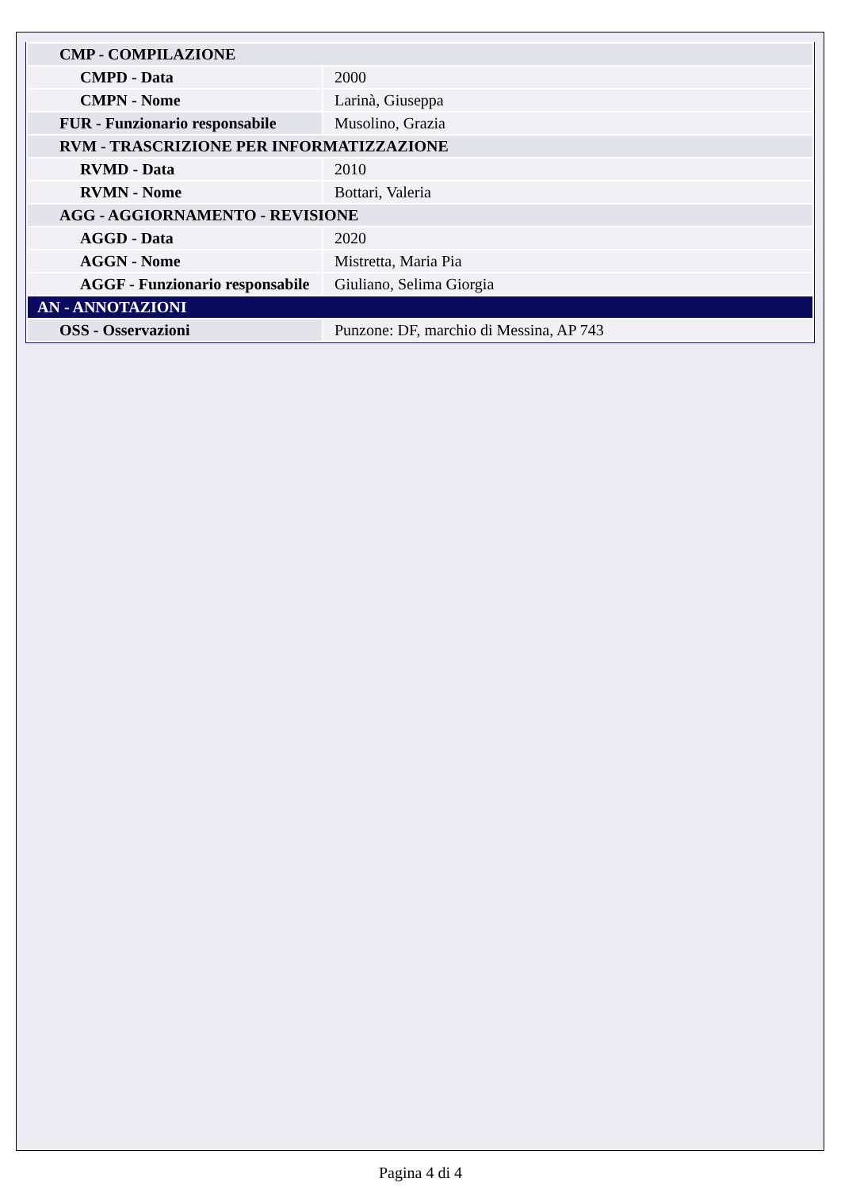| CMP - COMPILAZIONE | |
| CMPD - Data | 2000 |
| CMPN - Nome | Larinà, Giuseppa |
| FUR - Funzionario responsabile | Musolino, Grazia |
| RVM - TRASCRIZIONE PER INFORMATIZZAZIONE | |
| RVMD - Data | 2010 |
| RVMN - Nome | Bottari, Valeria |
| AGG - AGGIORNAMENTO - REVISIONE | |
| AGGD - Data | 2020 |
| AGGN - Nome | Mistretta, Maria Pia |
| AGGF - Funzionario responsabile | Giuliano, Selima Giorgia |
| AN - ANNOTAZIONI | |
| OSS - Osservazioni | Punzone: DF, marchio di Messina, AP 743 |
Pagina 4 di 4